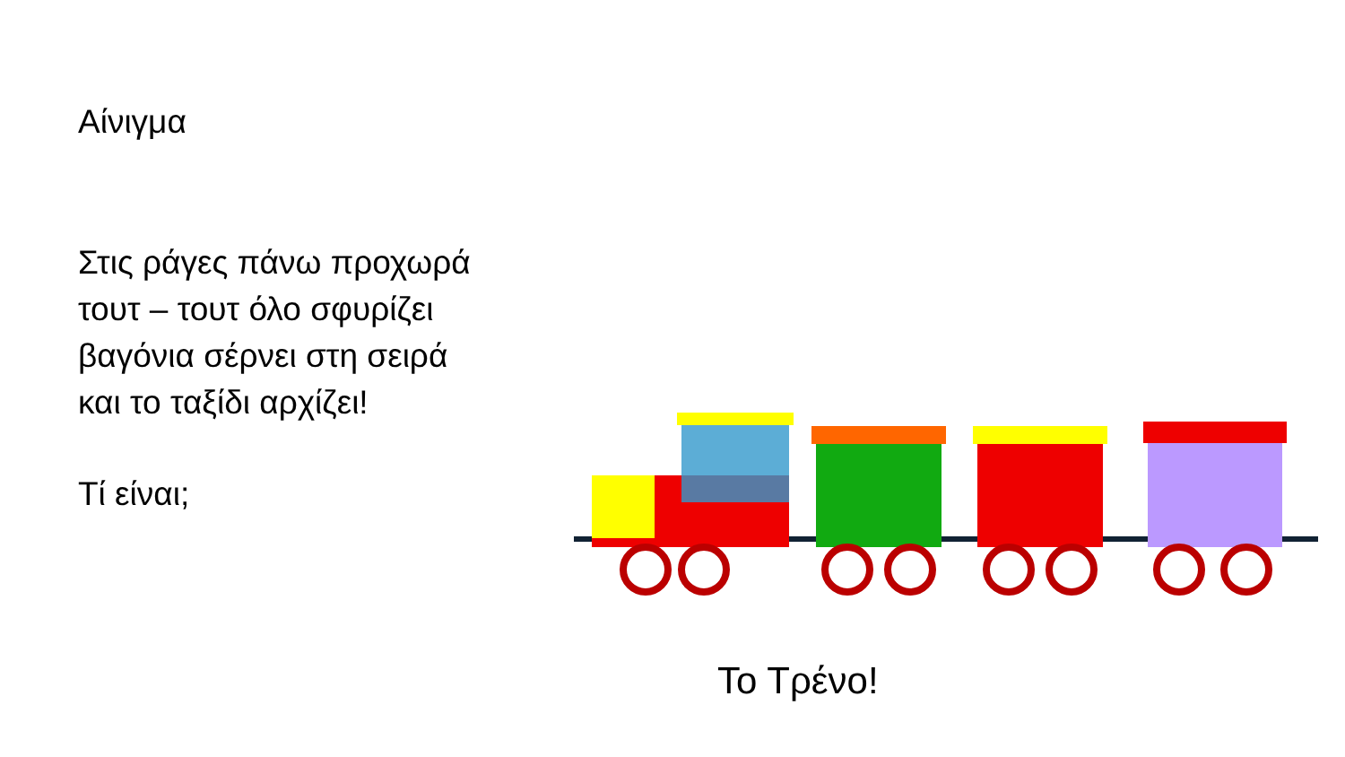Αίνιγμα
Στις ράγες πάνω προχωρά
τουτ – τουτ όλο σφυρίζει
βαγόνια σέρνει στη σειρά
και το ταξίδι αρχίζει!
Τί είναι;
Το Τρένο!